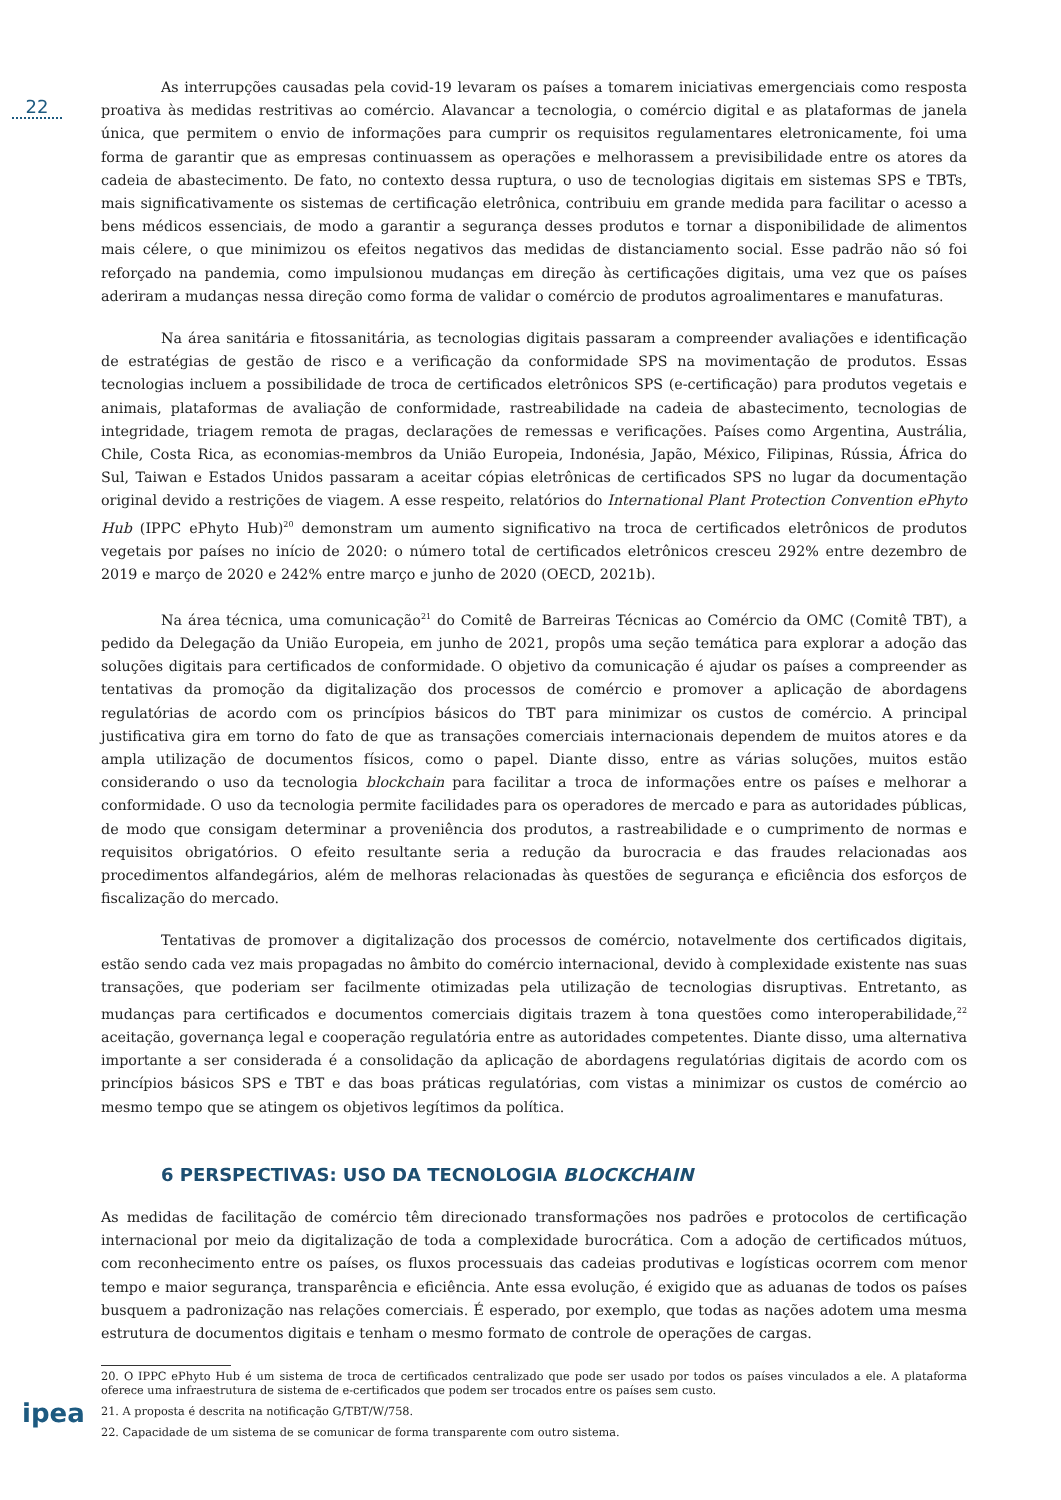22
ipea
As interrupções causadas pela covid-19 levaram os países a tomarem iniciativas emergenciais como resposta proativa às medidas restritivas ao comércio. Alavancar a tecnologia, o comércio digital e as plataformas de janela única, que permitem o envio de informações para cumprir os requisitos regulamentares eletronicamente, foi uma forma de garantir que as empresas continuassem as operações e melhorassem a previsibilidade entre os atores da cadeia de abastecimento. De fato, no contexto dessa ruptura, o uso de tecnologias digitais em sistemas SPS e TBTs, mais significativamente os sistemas de certificação eletrônica, contribuiu em grande medida para facilitar o acesso a bens médicos essenciais, de modo a garantir a segurança desses produtos e tornar a disponibilidade de alimentos mais célere, o que minimizou os efeitos negativos das medidas de distanciamento social. Esse padrão não só foi reforçado na pandemia, como impulsionou mudanças em direção às certificações digitais, uma vez que os países aderiram a mudanças nessa direção como forma de validar o comércio de produtos agroalimentares e manufaturas.
Na área sanitária e fitossanitária, as tecnologias digitais passaram a compreender avaliações e identificação de estratégias de gestão de risco e a verificação da conformidade SPS na movimentação de produtos. Essas tecnologias incluem a possibilidade de troca de certificados eletrônicos SPS (e-certificação) para produtos vegetais e animais, plataformas de avaliação de conformidade, rastreabilidade na cadeia de abastecimento, tecnologias de integridade, triagem remota de pragas, declarações de remessas e verificações. Países como Argentina, Austrália, Chile, Costa Rica, as economias-membros da União Europeia, Indonésia, Japão, México, Filipinas, Rússia, África do Sul, Taiwan e Estados Unidos passaram a aceitar cópias eletrônicas de certificados SPS no lugar da documentação original devido a restrições de viagem. A esse respeito, relatórios do International Plant Protection Convention ePhyto Hub (IPPC ePhyto Hub)<sup>20</sup> demonstram um aumento significativo na troca de certificados eletrônicos de produtos vegetais por países no início de 2020: o número total de certificados eletrônicos cresceu 292% entre dezembro de 2019 e março de 2020 e 242% entre março e junho de 2020 (OECD, 2021b).
Na área técnica, uma comunicação<sup>21</sup> do Comitê de Barreiras Técnicas ao Comércio da OMC (Comitê TBT), a pedido da Delegação da União Europeia, em junho de 2021, propôs uma seção temática para explorar a adoção das soluções digitais para certificados de conformidade. O objetivo da comunicação é ajudar os países a compreender as tentativas da promoção da digitalização dos processos de comércio e promover a aplicação de abordagens regulatórias de acordo com os princípios básicos do TBT para minimizar os custos de comércio. A principal justificativa gira em torno do fato de que as transações comerciais internacionais dependem de muitos atores e da ampla utilização de documentos físicos, como o papel. Diante disso, entre as várias soluções, muitos estão considerando o uso da tecnologia blockchain para facilitar a troca de informações entre os países e melhorar a conformidade. O uso da tecnologia permite facilidades para os operadores de mercado e para as autoridades públicas, de modo que consigam determinar a proveniência dos produtos, a rastreabilidade e o cumprimento de normas e requisitos obrigatórios. O efeito resultante seria a redução da burocracia e das fraudes relacionadas aos procedimentos alfandegários, além de melhoras relacionadas às questões de segurança e eficiência dos esforços de fiscalização do mercado.
Tentativas de promover a digitalização dos processos de comércio, notavelmente dos certificados digitais, estão sendo cada vez mais propagadas no âmbito do comércio internacional, devido à complexidade existente nas suas transações, que poderiam ser facilmente otimizadas pela utilização de tecnologias disruptivas. Entretanto, as mudanças para certificados e documentos comerciais digitais trazem à tona questões como interoperabilidade,<sup>22</sup> aceitação, governança legal e cooperação regulatória entre as autoridades competentes. Diante disso, uma alternativa importante a ser considerada é a consolidação da aplicação de abordagens regulatórias digitais de acordo com os princípios básicos SPS e TBT e das boas práticas regulatórias, com vistas a minimizar os custos de comércio ao mesmo tempo que se atingem os objetivos legítimos da política.
6 PERSPECTIVAS: USO DA TECNOLOGIA BLOCKCHAIN
As medidas de facilitação de comércio têm direcionado transformações nos padrões e protocolos de certificação internacional por meio da digitalização de toda a complexidade burocrática. Com a adoção de certificados mútuos, com reconhecimento entre os países, os fluxos processuais das cadeias produtivas e logísticas ocorrem com menor tempo e maior segurança, transparência e eficiência. Ante essa evolução, é exigido que as aduanas de todos os países busquem a padronização nas relações comerciais. É esperado, por exemplo, que todas as nações adotem uma mesma estrutura de documentos digitais e tenham o mesmo formato de controle de operações de cargas.
20. O IPPC ePhyto Hub é um sistema de troca de certificados centralizado que pode ser usado por todos os países vinculados a ele. A plataforma oferece uma infraestrutura de sistema de e-certificados que podem ser trocados entre os países sem custo.
21. A proposta é descrita na notificação G/TBT/W/758.
22. Capacidade de um sistema de se comunicar de forma transparente com outro sistema.